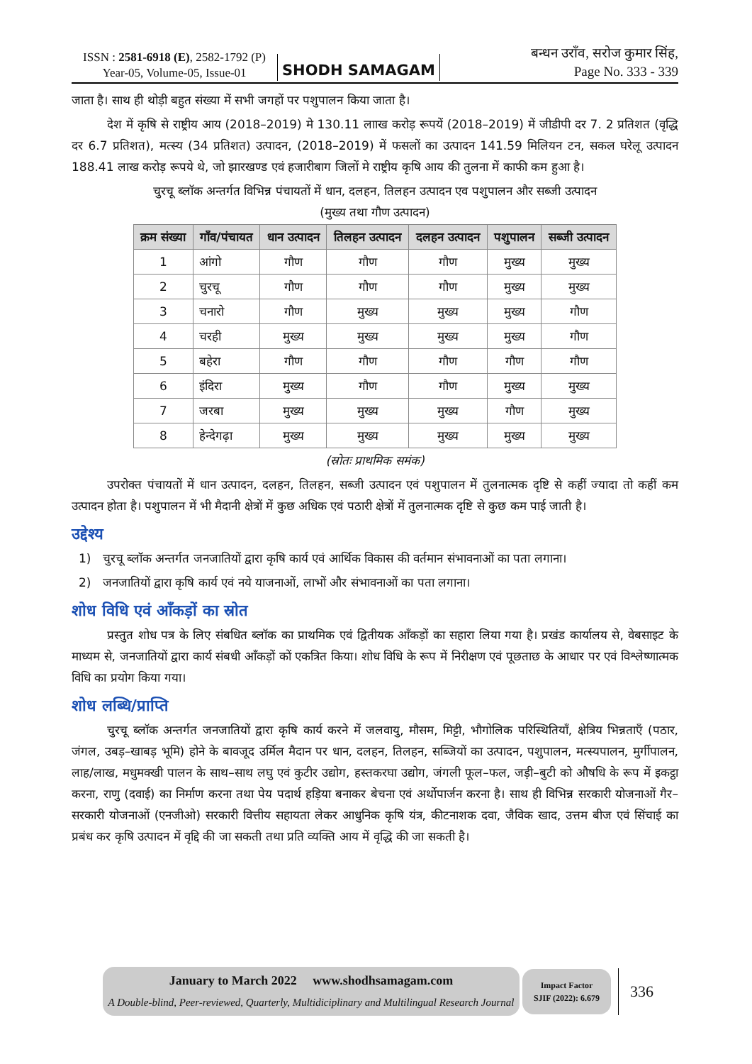ISSN : 2581-6918 (E), 2582-1792 (P)
Year-05, Volume-05, Issue-01
SHODH SAMAGAM
बन्धन उराँव, सरोज कुमार सिंह,
Page No. 333 - 339
जाता है। साथ ही थोड़ी बहुत संख्या में सभी जगहों पर पशुपालन किया जाता है।
देश में कृषि से राष्ट्रीय आय (2018–2019) मे 130.11 लााख करोड़ रूपयें (2018–2019) में जीडीपी दर 7. 2 प्रतिशत (वृद्धि दर 6.7 प्रतिशत), मत्स्य (34 प्रतिशत) उत्पादन, (2018–2019) में फसलों का उत्पादन 141.59 मिलियन टन, सकल घरेलू उत्पादन 188.41 लाख करोड़ रूपये थे, जो झारखण्ड एवं हजारीबाग जिलों मे राष्ट्रीय कृषि आय की तुलना में काफी कम हुआ है।
चुरचू ब्लॉक अन्तर्गत विभिन्न पंचायतों में धान, दलहन, तिलहन उत्पादन एव पशुपालन और सब्जी उत्पादन
(मुख्य तथा गौण उत्पादन)
| क्रम संख्या | गाँव/पंचायत | धान उत्पादन | तिलहन उत्पादन | दलहन उत्पादन | पशुपालन | सब्जी उत्पादन |
| --- | --- | --- | --- | --- | --- | --- |
| 1 | आंगो | गौण | गौण | गौण | मुख्य | मुख्य |
| 2 | चुरचू | गौण | गौण | गौण | मुख्य | मुख्य |
| 3 | चनारो | गौण | मुख्य | मुख्य | मुख्य | गौण |
| 4 | चरही | मुख्य | मुख्य | मुख्य | मुख्य | गौण |
| 5 | बहेरा | गौण | गौण | गौण | गौण | गौण |
| 6 | इंदिरा | मुख्य | गौण | गौण | मुख्य | मुख्य |
| 7 | जरबा | मुख्य | मुख्य | मुख्य | गौण | मुख्य |
| 8 | हेन्देगढ़ा | मुख्य | मुख्य | मुख्य | मुख्य | मुख्य |
(स्रोतः प्राथमिक समंक)
उपरोक्त पंचायतों में धान उत्पादन, दलहन, तिलहन, सब्जी उत्पादन एवं पशुपालन में तुलनात्मक दृष्टि से कहीं ज्यादा तो कहीं कम उत्पादन होता है। पशुपालन में भी मैदानी क्षेत्रों में कुछ अधिक एवं पठारी क्षेत्रों में तुलनात्मक दृष्टि से कुछ कम पाई जाती है।
उद्देश्य
1) चुरचू ब्लॉक अन्तर्गत जनजातियों द्वारा कृषि कार्य एवं आर्थिक विकास की वर्तमान संभावनाओं का पता लगाना।
2) जनजातियों द्वारा कृषि कार्य एवं नये याजनाओं, लाभों और संभावनाओं का पता लगाना।
शोध विधि एवं आँकड़ों का स्रोत
प्रस्तुत शोध पत्र के लिए संबधित ब्लॉक का प्राथमिक एवं द्वितीयक आँकड़ों का सहारा लिया गया है। प्रखंड कार्यालय से, वेबसाइट के माध्यम से, जनजातियों द्वारा कार्य संबधी आँकड़ों कों एकत्रित किया। शोध विधि के रूप में निरीक्षण एवं पूछताछ के आधार पर एवं विश्लेष्णात्मक विधि का प्रयोग किया गया।
शोध लब्धि/प्राप्ति
चुरचू ब्लॉक अन्तर्गत जनजातियों द्वारा कृषि कार्य करने में जलवायु, मौसम, मिट्टी, भौगोलिक परिस्थितियाँ, क्षेत्रिय भिन्नताएँ (पठार, जंगल, उबड़–खाबड़ भूमि) होने के बावजूद उर्मिल मैदान पर धान, दलहन, तिलहन, सब्जियों का उत्पादन, पशुपालन, मत्स्यपालन, मुर्गीपालन, लाह/लाख, मधुमक्खी पालन के साथ–साथ लघु एवं कुटीर उद्योग, हस्तकरघा उद्योग, जंगली फूल–फल, जड़ी–बुटी को औषधि के रूप में इकट्ठा करना, राणु (दवाई) का निर्माण करना तथा पेय पदार्थ हड़िया बनाकर बेचना एवं अर्थोपार्जन करना है। साथ ही विभिन्न सरकारी योजनाओं गैर–सरकारी योजनाओं (एनजीओ) सरकारी वित्तीय सहायता लेकर आधुनिक कृषि यंत्र, कीटनाशक दवा, जैविक खाद, उत्तम बीज एवं सिंचाई का प्रबंध कर कृषि उत्पादन में वृद्दि की जा सकती तथा प्रति व्यक्ति आय में वृद्धि की जा सकती है।
January to March 2022 www.shodhsamagam.com
A Double-blind, Peer-reviewed, Quarterly, Multidiciplinary and Multilingual Research Journal
Impact Factor
SJIF (2022): 6.679
336